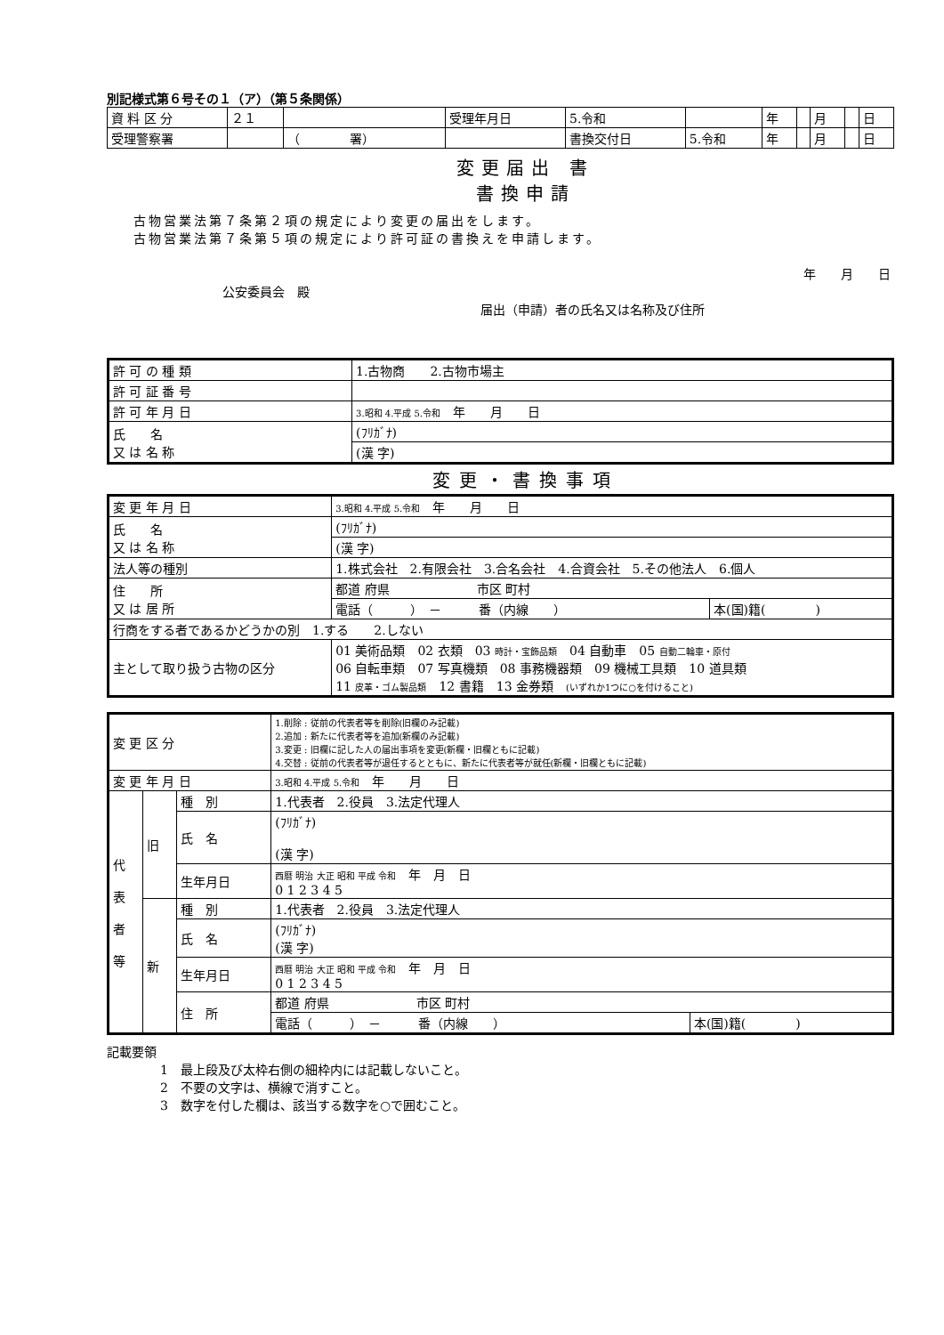別記様式第６号その１（ア）（第５条関係）
| 資 料 区 分 | ２１ | | 受理年月日 | 5.令和 | | 年 | | 月 | | 日 |
| 受理警察署 | | （ 署） | | 書換交付日 | 5.令和 | 年 | | 月 | | 日 |
変更届出 書
書換申請
古物営業法第７条第２項の規定により変更の届出をします。
古物営業法第７条第５項の規定により許可証の書換えを申請します。
年　　月　　日
公安委員会　殿
届出（申請）者の氏名又は名称及び住所
| 許 可 の 種 類 | 1.古物商 2.古物市場主 |
| 許 可 証 番 号 | |
| 許 可 年 月 日 | 3.昭和 4.平成 5.令和 年 月 日 |
| 氏 名 又 は 名 称 | (ﾌﾘｶﾞﾅ) |
| | (漢 字) |
変更・書換事項
| 変 更 年 月 日 | 3.昭和 4.平成 5.令和 年 月 日 | |
| 氏 名 又 は 名 称 | (ﾌﾘｶﾞﾅ) | |
| | (漢 字) | |
| 法人等の種別 | 1.株式会社 2.有限会社 3.合名会社 4.合資会社 5.その他法人 6.個人 | |
| 住 所 又 は 居 所 | 都道 府県 市区 町村 | |
| | 電話（ ） － 番（内線 ） | 本(国)籍( ) |
| 行商をする者であるかどうかの別 1.する 2.しない | | |
| 主として取り扱う古物の区分 | 01 美術品類 02 衣類 03 時計・宝飾品類 04 自動車 05 自動二輪車・原付 06 自転車類 07 写真機類 08 事務機器類 09 機械工具類 10 道具類 11 皮革・ゴム製品類 12 書籍 13 金券類 (いずれか1つに○を付けること) | |
| 変 更 区 分 | | | 1.削除 : 従前の代表者等を削除(旧欄のみ記載) 2.追加 : 新たに代表者等を追加(新欄のみ記載) 3.変更 : 旧欄に記した人の届出事項を変更(新欄・旧欄ともに記載) 4.交替 : 従前の代表者等が退任するとともに、新たに代表者等が就任(新欄・旧欄ともに記載) | |
| 変 更 年 月 日 | | | 3.昭和 4.平成 5.令和 年 月 日 | |
| 代 表 者 等 | 旧 | 種 別 | 1.代表者 2.役員 3.法定代理人 | |
| | | 氏 名 | (ﾌﾘｶﾞﾅ) (漢 字) | |
| | | 生年月日 | 西暦 明治 大正 昭和 平成 令和 年 月 日 0 1 2 3 4 5 | |
| | 新 | 種 別 | 1.代表者 2.役員 3.法定代理人 | |
| | | 氏 名 | (ﾌﾘｶﾞﾅ) (漢 字) | |
| | | 生年月日 | 西暦 明治 大正 昭和 平成 令和 年 月 日 0 1 2 3 4 5 | |
| | | 住 所 | 都道 府県 市区 町村 | |
| | | | 電話（ ） － 番（内線 ） | 本(国)籍( ) |
記載要領
1　最上段及び太枠右側の細枠内には記載しないこと。
2　不要の文字は、横線で消すこと。
3　数字を付した欄は、該当する数字を○で囲むこと。